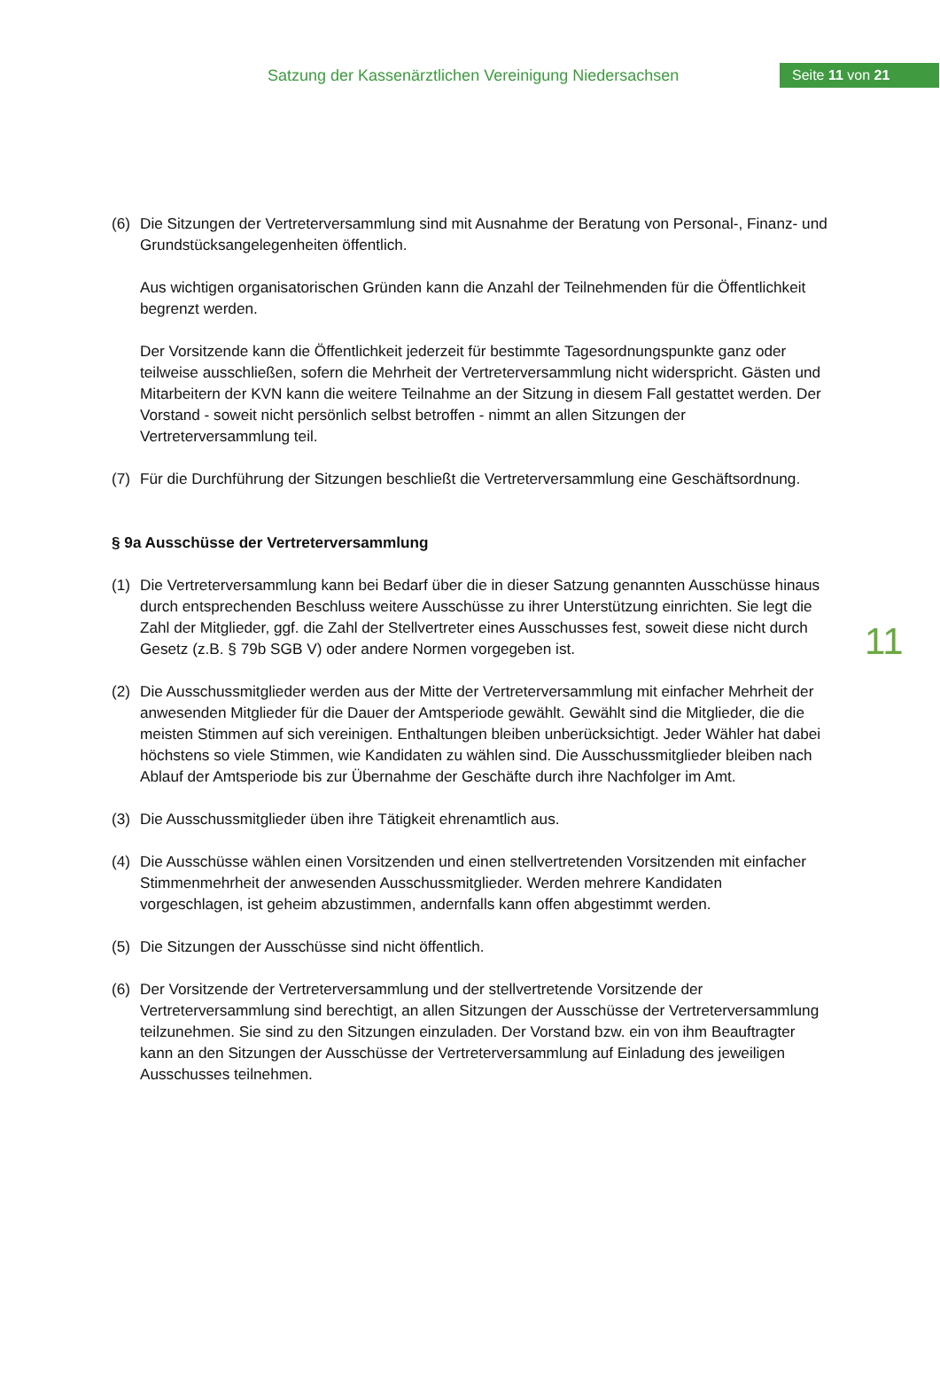Satzung der Kassenärztlichen Vereinigung Niedersachsen
Seite 11 von 21
(6) Die Sitzungen der Vertreterversammlung sind mit Ausnahme der Beratung von Personal-, Finanz- und Grundstücksangelegenheiten öffentlich.
Aus wichtigen organisatorischen Gründen kann die Anzahl der Teilnehmenden für die Öffentlichkeit begrenzt werden.
Der Vorsitzende kann die Öffentlichkeit jederzeit für bestimmte Tagesordnungspunkte ganz oder teilweise ausschließen, sofern die Mehrheit der Vertreterversammlung nicht widerspricht. Gästen und Mitarbeitern der KVN kann die weitere Teilnahme an der Sitzung in diesem Fall gestattet werden. Der Vorstand - soweit nicht persönlich selbst betroffen - nimmt an allen Sitzungen der Vertreterversammlung teil.
(7) Für die Durchführung der Sitzungen beschließt die Vertreterversammlung eine Geschäftsordnung.
§ 9a Ausschüsse der Vertreterversammlung
(1) Die Vertreterversammlung kann bei Bedarf über die in dieser Satzung genannten Ausschüsse hinaus durch entsprechenden Beschluss weitere Ausschüsse zu ihrer Unterstützung einrichten. Sie legt die Zahl der Mitglieder, ggf. die Zahl der Stellvertreter eines Ausschusses fest, soweit diese nicht durch Gesetz (z.B. § 79b SGB V) oder andere Normen vorgegeben ist.
(2) Die Ausschussmitglieder werden aus der Mitte der Vertreterversammlung mit einfacher Mehrheit der anwesenden Mitglieder für die Dauer der Amtsperiode gewählt. Gewählt sind die Mitglieder, die die meisten Stimmen auf sich vereinigen. Enthaltungen bleiben unberücksichtigt. Jeder Wähler hat dabei höchstens so viele Stimmen, wie Kandidaten zu wählen sind. Die Ausschussmitglieder bleiben nach Ablauf der Amtsperiode bis zur Übernahme der Geschäfte durch ihre Nachfolger im Amt.
(3) Die Ausschussmitglieder üben ihre Tätigkeit ehrenamtlich aus.
(4) Die Ausschüsse wählen einen Vorsitzenden und einen stellvertretenden Vorsitzenden mit einfacher Stimmenmehrheit der anwesenden Ausschussmitglieder. Werden mehrere Kandidaten vorgeschlagen, ist geheim abzustimmen, andernfalls kann offen abgestimmt werden.
(5) Die Sitzungen der Ausschüsse sind nicht öffentlich.
(6) Der Vorsitzende der Vertreterversammlung und der stellvertretende Vorsitzende der Vertreterversammlung sind berechtigt, an allen Sitzungen der Ausschüsse der Vertreterversammlung teilzunehmen. Sie sind zu den Sitzungen einzuladen. Der Vorstand bzw. ein von ihm Beauftragter kann an den Sitzungen der Ausschüsse der Vertreterversammlung auf Einladung des jeweiligen Ausschusses teilnehmen.
11